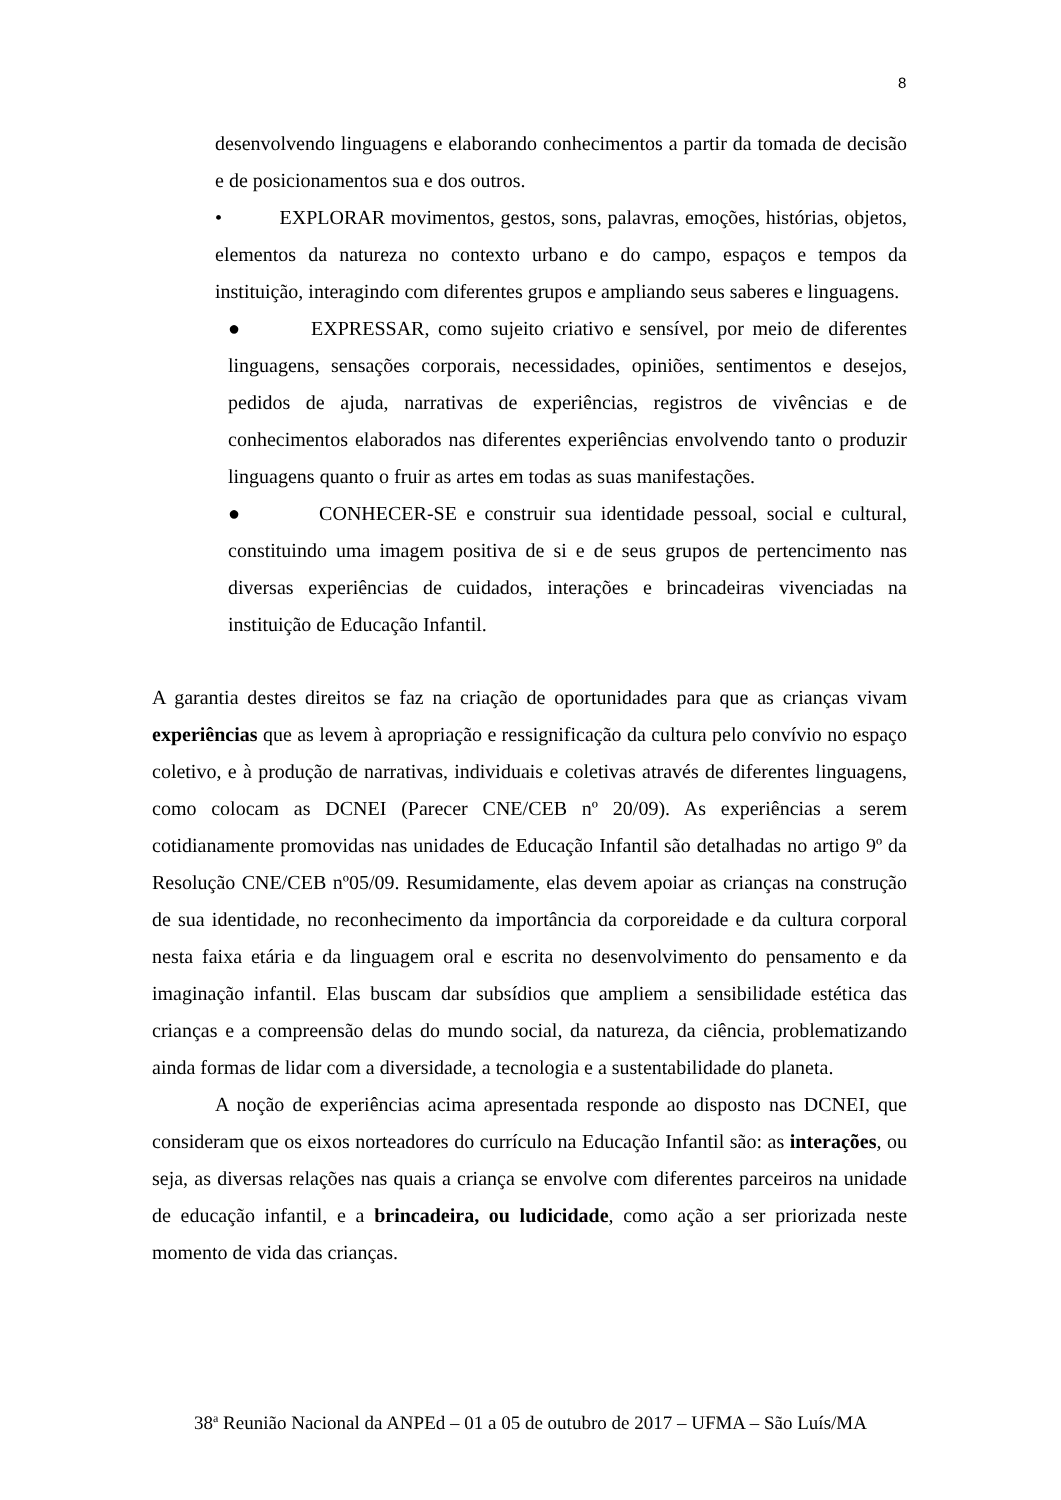8
desenvolvendo linguagens e elaborando conhecimentos a partir da tomada de decisão e de posicionamentos sua e dos outros.
• EXPLORAR movimentos, gestos, sons, palavras, emoções, histórias, objetos, elementos da natureza no contexto urbano e do campo, espaços e tempos da instituição, interagindo com diferentes grupos e ampliando seus saberes e linguagens.
● EXPRESSAR, como sujeito criativo e sensível, por meio de diferentes linguagens, sensações corporais, necessidades, opiniões, sentimentos e desejos, pedidos de ajuda, narrativas de experiências, registros de vivências e de conhecimentos elaborados nas diferentes experiências envolvendo tanto o produzir linguagens quanto o fruir as artes em todas as suas manifestações.
● CONHECER-SE e construir sua identidade pessoal, social e cultural, constituindo uma imagem positiva de si e de seus grupos de pertencimento nas diversas experiências de cuidados, interações e brincadeiras vivenciadas na instituição de Educação Infantil.
A garantia destes direitos se faz na criação de oportunidades para que as crianças vivam experiências que as levem à apropriação e ressignificação da cultura pelo convívio no espaço coletivo, e à produção de narrativas, individuais e coletivas através de diferentes linguagens, como colocam as DCNEI (Parecer CNE/CEB nº 20/09). As experiências a serem cotidianamente promovidas nas unidades de Educação Infantil são detalhadas no artigo 9º da Resolução CNE/CEB nº05/09. Resumidamente, elas devem apoiar as crianças na construção de sua identidade, no reconhecimento da importância da corporeidade e da cultura corporal nesta faixa etária e da linguagem oral e escrita no desenvolvimento do pensamento e da imaginação infantil. Elas buscam dar subsídios que ampliem a sensibilidade estética das crianças e a compreensão delas do mundo social, da natureza, da ciência, problematizando ainda formas de lidar com a diversidade, a tecnologia e a sustentabilidade do planeta.
A noção de experiências acima apresentada responde ao disposto nas DCNEI, que consideram que os eixos norteadores do currículo na Educação Infantil são: as interações, ou seja, as diversas relações nas quais a criança se envolve com diferentes parceiros na unidade de educação infantil, e a brincadeira, ou ludicidade, como ação a ser priorizada neste momento de vida das crianças.
38<sup>a</sup> Reunião Nacional da ANPEd – 01 a 05 de outubro de 2017 – UFMA – São Luís/MA